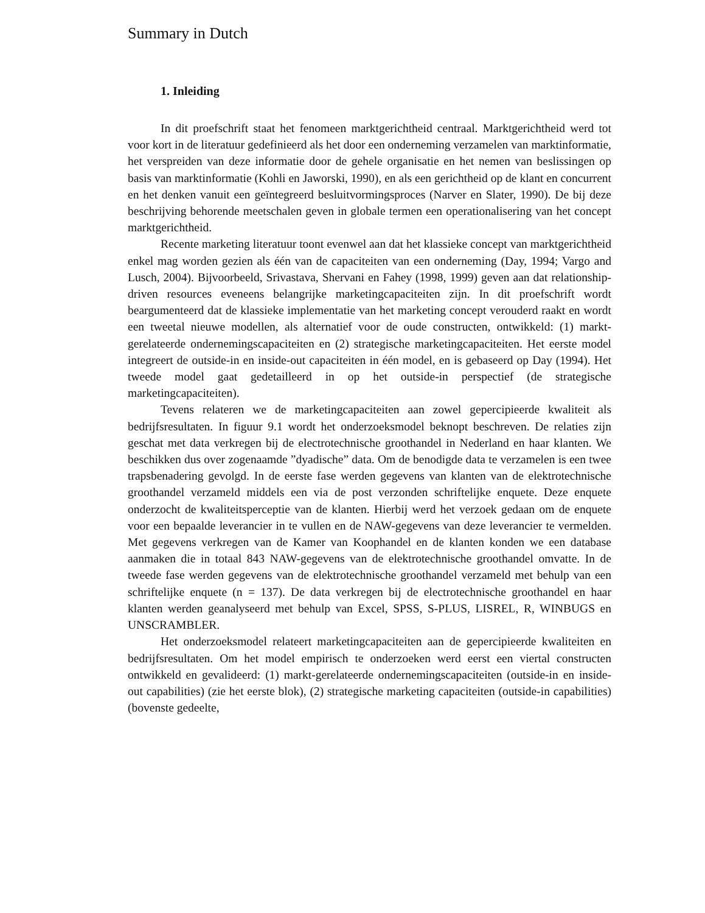Summary in Dutch
1. Inleiding
In dit proefschrift staat het fenomeen marktgerichtheid centraal. Marktgerichtheid werd tot voor kort in de literatuur gedefinieerd als het door een onderneming verzamelen van marktinformatie, het verspreiden van deze informatie door de gehele organisatie en het nemen van beslissingen op basis van marktinformatie (Kohli en Jaworski, 1990), en als een gerichtheid op de klant en concurrent en het denken vanuit een geïntegreerd besluitvormingsproces (Narver en Slater, 1990). De bij deze beschrijving behorende meetschalen geven in globale termen een operationalisering van het concept marktgerichtheid.
Recente marketing literatuur toont evenwel aan dat het klassieke concept van marktgerichtheid enkel mag worden gezien als één van de capaciteiten van een onderneming (Day, 1994; Vargo and Lusch, 2004). Bijvoorbeeld, Srivastava, Shervani en Fahey (1998, 1999) geven aan dat relationship-driven resources eveneens belangrijke marketingcapaciteiten zijn. In dit proefschrift wordt beargumenteerd dat de klassieke implementatie van het marketing concept verouderd raakt en wordt een tweetal nieuwe modellen, als alternatief voor de oude constructen, ontwikkeld: (1) markt-gerelateerde ondernemingscapaciteiten en (2) strategische marketingcapaciteiten. Het eerste model integreert de outside-in en inside-out capaciteiten in één model, en is gebaseerd op Day (1994). Het tweede model gaat gedetailleerd in op het outside-in perspectief (de strategische marketingcapaciteiten).
Tevens relateren we de marketingcapaciteiten aan zowel gepercipieerde kwaliteit als bedrijfsresultaten. In figuur 9.1 wordt het onderzoeksmodel beknopt beschreven. De relaties zijn geschat met data verkregen bij de electrotechnische groothandel in Nederland en haar klanten. We beschikken dus over zogenaamde ”dyadische” data. Om de benodigde data te verzamelen is een twee trapsbenadering gevolgd. In de eerste fase werden gegevens van klanten van de elektrotechnische groothandel verzameld middels een via de post verzonden schriftelijke enquete. Deze enquete onderzocht de kwaliteitsperceptie van de klanten. Hierbij werd het verzoek gedaan om de enquete voor een bepaalde leverancier in te vullen en de NAW-gegevens van deze leverancier te vermelden. Met gegevens verkregen van de Kamer van Koophandel en de klanten konden we een database aanmaken die in totaal 843 NAW-gegevens van de elektrotechnische groothandel omvatte. In de tweede fase werden gegevens van de elektrotechnische groothandel verzameld met behulp van een schriftelijke enquete (n = 137). De data verkregen bij de electrotechnische groothandel en haar klanten werden geanalyseerd met behulp van Excel, SPSS, S-PLUS, LISREL, R, WINBUGS en UNSCRAMBLER.
Het onderzoeksmodel relateert marketingcapaciteiten aan de gepercipieerde kwaliteiten en bedrijfsresultaten. Om het model empirisch te onderzoeken werd eerst een viertal constructen ontwikkeld en gevalideerd: (1) markt-gerelateerde ondernemingscapaciteiten (outside-in en inside-out capabilities) (zie het eerste blok), (2) strategische marketing capaciteiten (outside-in capabilities) (bovenste gedeelte,